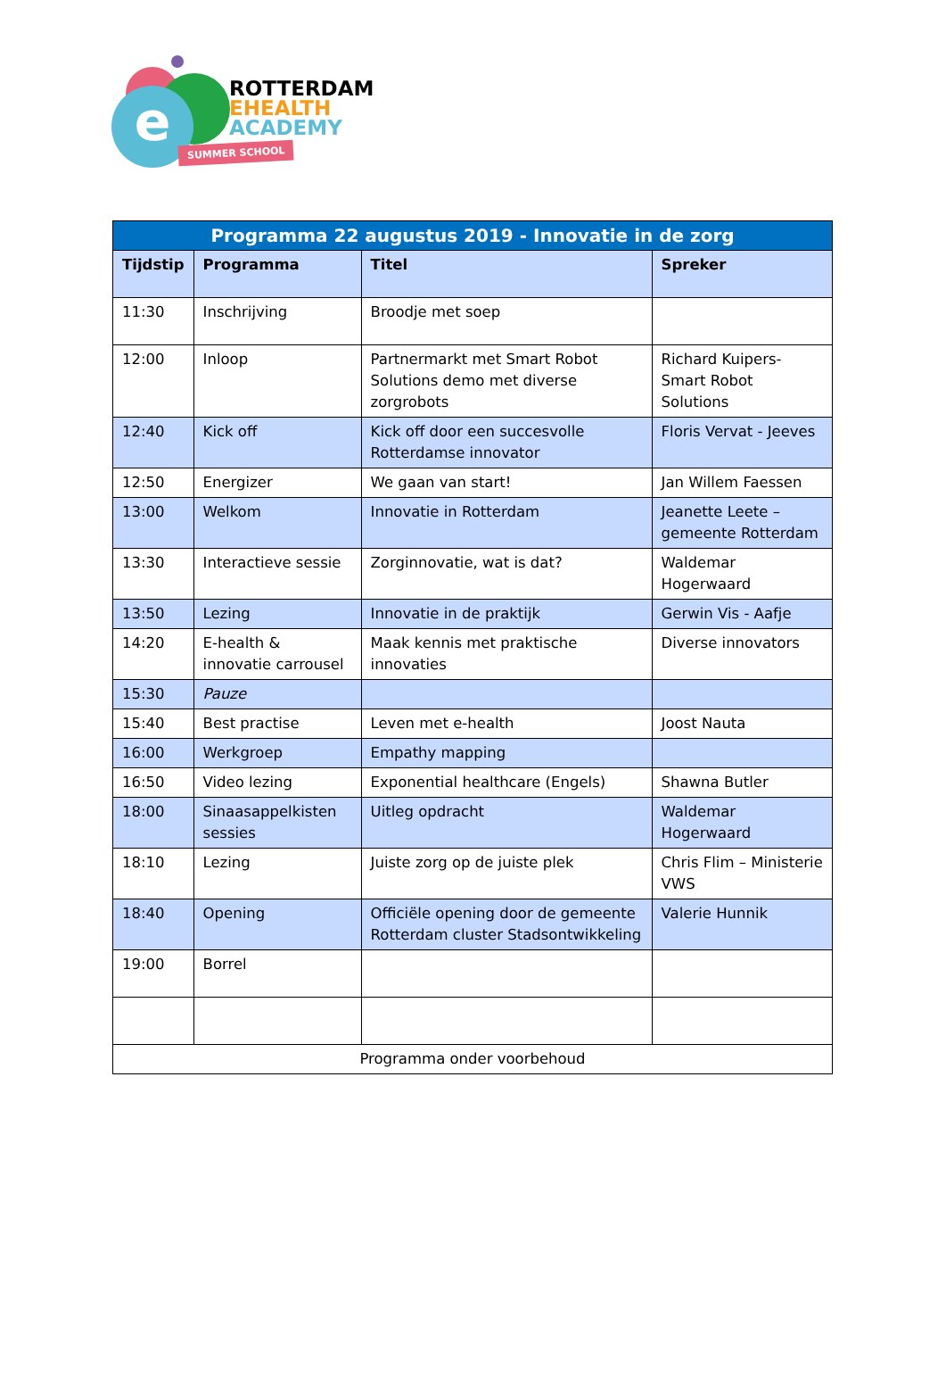e
ROTTERDAM
EHEALTH
ACADEMY
SUMMER SCHOOL
| Programma 22 augustus 2019 - Innovatie in de zorg | | | |
| --- | --- | --- | --- |
| Tijdstip | Programma | Titel | Spreker |
| 11:30 | Inschrijving | Broodje met soep | |
| 12:00 | Inloop | Partnermarkt met Smart Robot Solutions demo met diverse zorgrobots | Richard Kuipers- Smart Robot Solutions |
| 12:40 | Kick off | Kick off door een succesvolle Rotterdamse innovator | Floris Vervat - Jeeves |
| 12:50 | Energizer | We gaan van start! | Jan Willem Faessen |
| 13:00 | Welkom | Innovatie in Rotterdam | Jeanette Leete – gemeente Rotterdam |
| 13:30 | Interactieve sessie | Zorginnovatie, wat is dat? | Waldemar Hogerwaard |
| 13:50 | Lezing | Innovatie in de praktijk | Gerwin Vis - Aafje |
| 14:20 | E-health & innovatie carrousel | Maak kennis met praktische innovaties | Diverse innovators |
| 15:30 | Pauze | | |
| 15:40 | Best practise | Leven met e-health | Joost Nauta |
| 16:00 | Werkgroep | Empathy mapping | |
| 16:50 | Video lezing | Exponential healthcare (Engels) | Shawna Butler |
| 18:00 | Sinaasappelkisten sessies | Uitleg opdracht | Waldemar Hogerwaard |
| 18:10 | Lezing | Juiste zorg op de juiste plek | Chris Flim – Ministerie VWS |
| 18:40 | Opening | Officiële opening door de gemeente Rotterdam cluster Stadsontwikkeling | Valerie Hunnik |
| 19:00 | Borrel | | |
| Programma onder voorbehoud | | | |